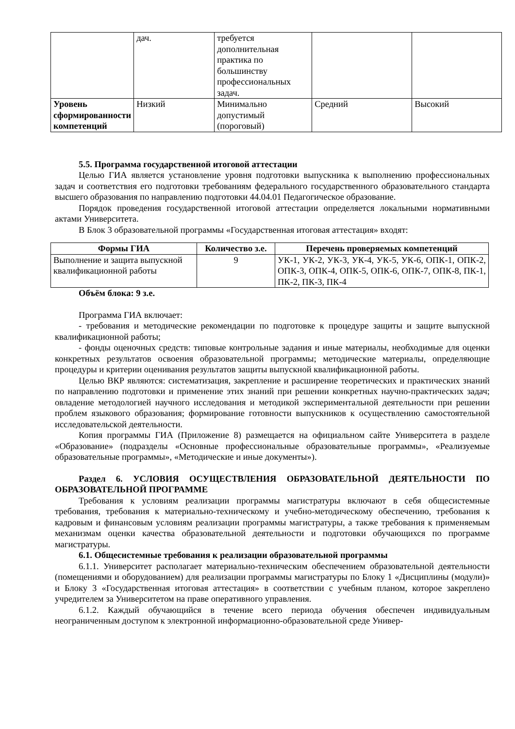| | дач. | требуется дополнительная практика по большинству профессиональных задач. | | |
| Уровень сформированности компетенций | Низкий | Минимально допустимый (пороговый) | Средний | Высокий |
5.5. Программа государственной итоговой аттестации
Целью ГИА является установление уровня подготовки выпускника к выполнению профессиональных задач и соответствия его подготовки требованиям федерального государственного образовательного стандарта высшего образования по направлению подготовки 44.04.01 Педагогическое образование.
Порядок проведения государственной итоговой аттестации определяется локальными нормативными актами Университета.
В Блок 3 образовательной программы «Государственная итоговая аттестация» входят:
| Формы ГИА | Количество з.е. | Перечень проверяемых компетенций |
| --- | --- | --- |
| Выполнение и защита выпускной квалификационной работы | 9 | УК-1, УК-2, УК-3, УК-4, УК-5, УК-6, ОПК-1, ОПК-2, ОПК-3, ОПК-4, ОПК-5, ОПК-6, ОПК-7, ОПК-8, ПК-1, ПК-2, ПК-3, ПК-4 |
Объём блока: 9 з.е.
Программа ГИА включает:
- требования и методические рекомендации по подготовке к процедуре защиты и защите выпускной квалификационной работы;
- фонды оценочных средств: типовые контрольные задания и иные материалы, необходимые для оценки конкретных результатов освоения образовательной программы; методические материалы, определяющие процедуры и критерии оценивания результатов защиты выпускной квалификационной работы.
Целью ВКР являются: систематизация, закрепление и расширение теоретических и практических знаний по направлению подготовки и применение этих знаний при решении конкретных научно-практических задач; овладение методологией научного исследования и методикой экспериментальной деятельности при решении проблем языкового образования; формирование готовности выпускников к осуществлению самостоятельной исследовательской деятельности.
Копия программы ГИА (Приложение 8) размещается на официальном сайте Университета в разделе «Образование» (подразделы «Основные профессиональные образовательные программы», «Реализуемые образовательные программы», «Методические и иные документы»).
Раздел 6. УСЛОВИЯ ОСУЩЕСТВЛЕНИЯ ОБРАЗОВАТЕЛЬНОЙ ДЕЯТЕЛЬНОСТИ ПО ОБРАЗОВАТЕЛЬНОЙ ПРОГРАММЕ
Требования к условиям реализации программы магистратуры включают в себя общесистемные требования, требования к материально-техническому и учебно-методическому обеспечению, требования к кадровым и финансовым условиям реализации программы магистратуры, а также требования к применяемым механизмам оценки качества образовательной деятельности и подготовки обучающихся по программе магистратуры.
6.1. Общесистемные требования к реализации образовательной программы
6.1.1. Университет располагает материально-техническим обеспечением образовательной деятельности (помещениями и оборудованием) для реализации программы магистратуры по Блоку 1 «Дисциплины (модули)» и Блоку 3 «Государственная итоговая аттестация» в соответствии с учебным планом, которое закреплено учредителем за Университетом на праве оперативного управления.
6.1.2. Каждый обучающийся в течение всего периода обучения обеспечен индивидуальным неограниченным доступом к электронной информационно-образовательной среде Универ-